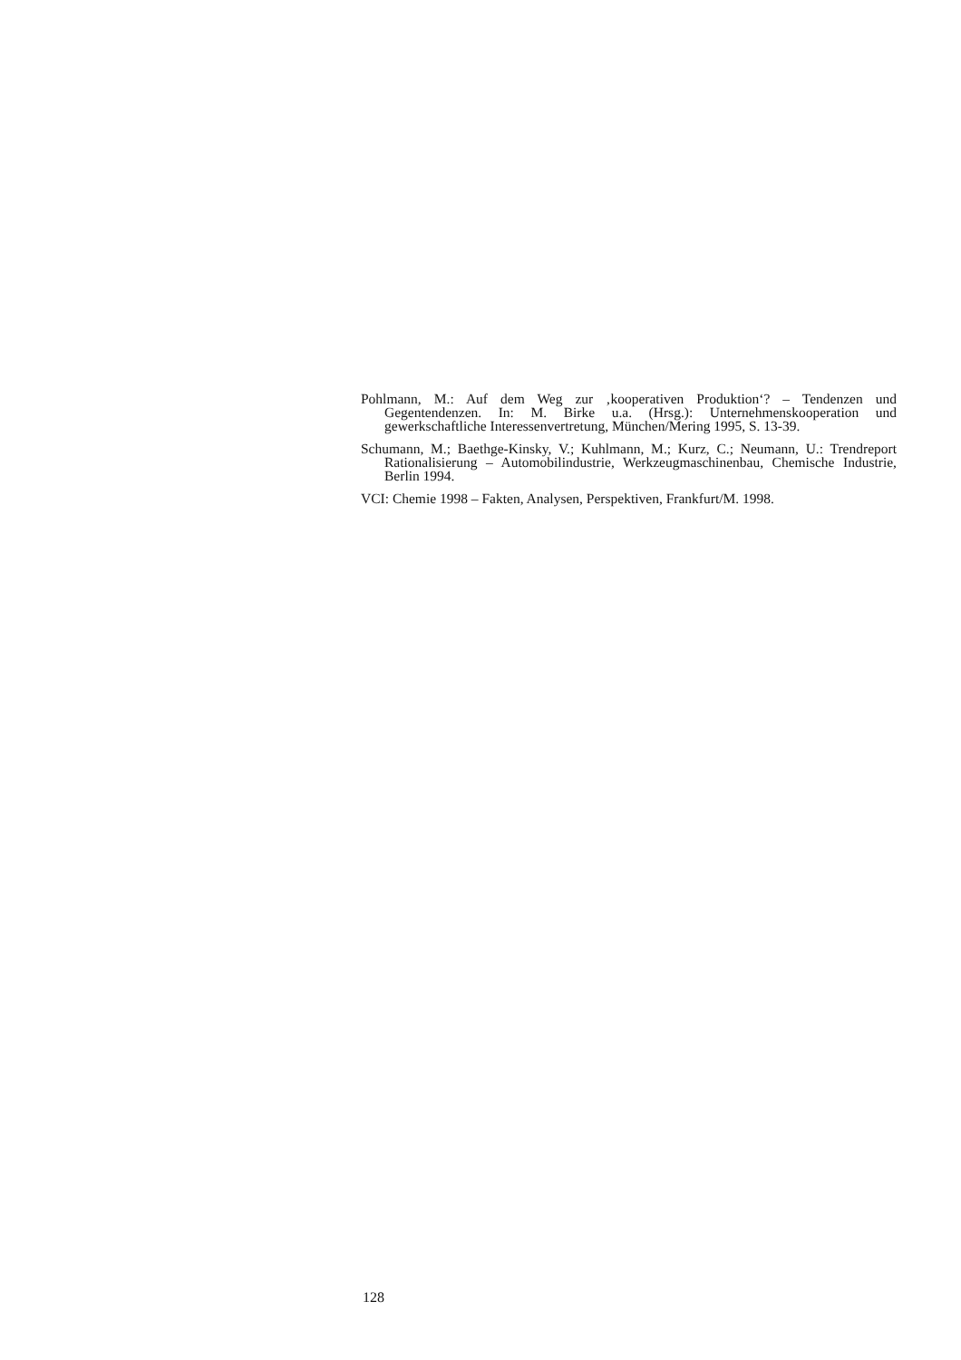Pohlmann, M.: Auf dem Weg zur ‚kooperativen Produktion‘? – Tendenzen und Gegentendenzen. In: M. Birke u.a. (Hrsg.): Unternehmenskooperation und gewerkschaftliche Interessenvertretung, München/Mering 1995, S. 13-39.
Schumann, M.; Baethge-Kinsky, V.; Kuhlmann, M.; Kurz, C.; Neumann, U.: Trendreport Rationalisierung – Automobilindustrie, Werkzeugmaschinenbau, Chemische Industrie, Berlin 1994.
VCI: Chemie 1998 – Fakten, Analysen, Perspektiven, Frankfurt/M. 1998.
128